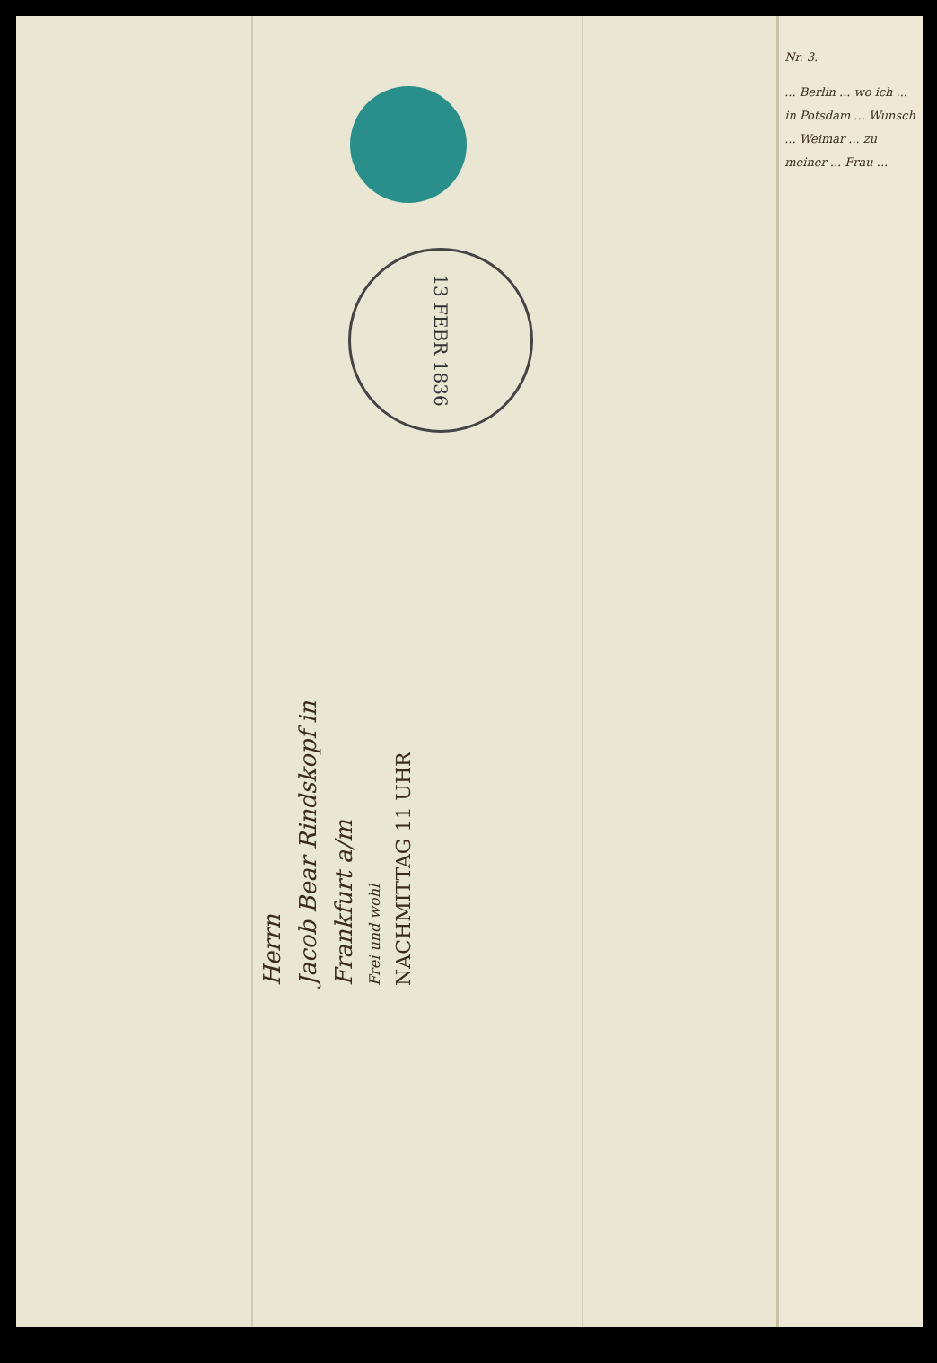13 FEBR 1836
Herrn
Jacob Bear Rindskopf in
Frankfurt a/m
Frei und wohl
NACHMITTAG 11 UHR
Nr. 3.
... Berlin ... wo ich ... in Potsdam ... Wunsch ... Weimar ... zu meiner ... Frau ...